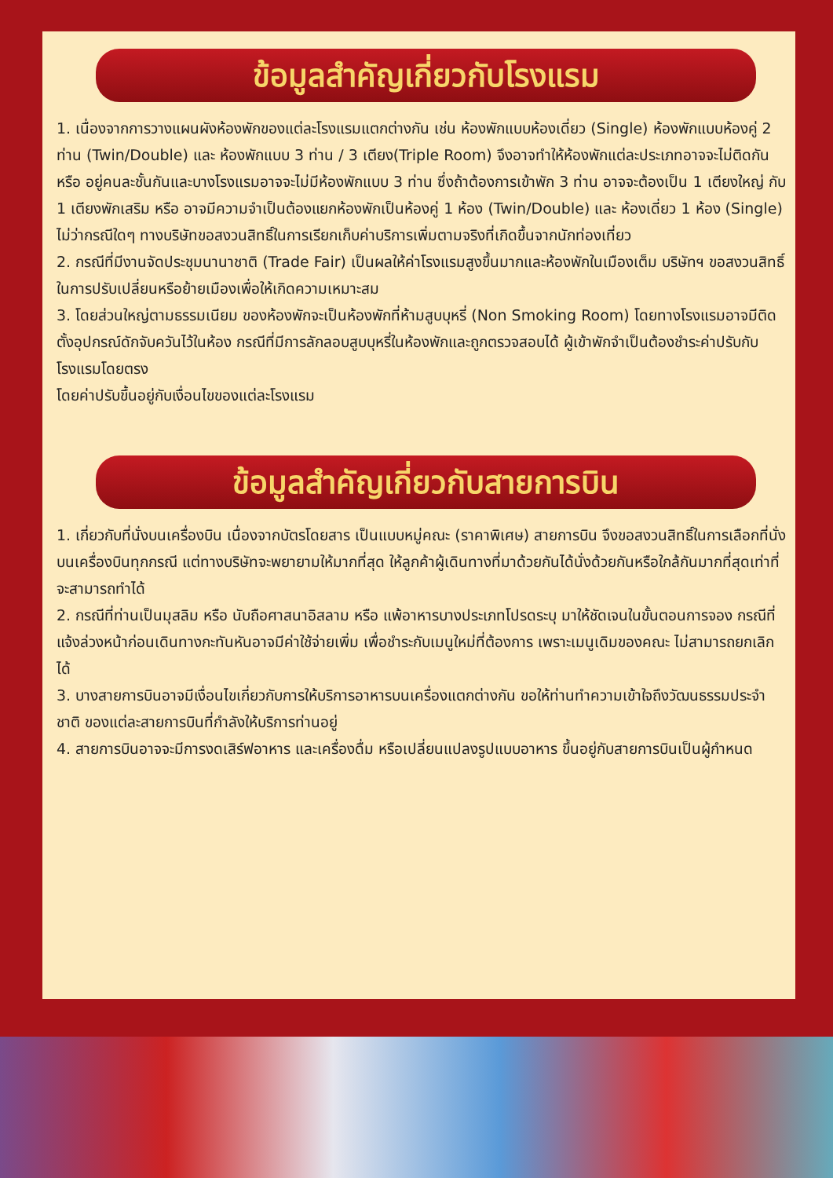ข้อมูลสำคัญเกี่ยวกับโรงแรม
1. เนื่องจากการวางแผนผังห้องพักของแต่ละโรงแรมแตกต่างกัน เช่น ห้องพักแบบห้องเดี่ยว (Single) ห้องพักแบบห้องคู่ 2 ท่าน (Twin/Double) และ ห้องพักแบบ 3 ท่าน / 3 เตียง(Triple Room) จึงอาจทำให้ห้องพักแต่ละประเภทอาจจะไม่ติดกัน หรือ อยู่คนละชั้นกันและบางโรงแรมอาจจะไม่มีห้องพักแบบ 3 ท่าน ซึ่งถ้าต้องการเข้าพัก 3 ท่าน อาจจะต้องเป็น 1 เตียงใหญ่ กับ 1 เตียงพักเสริม หรือ อาจมีความจำเป็นต้องแยกห้องพักเป็นห้องคู่ 1 ห้อง (Twin/Double) และ ห้องเดี่ยว 1 ห้อง (Single) ไม่ว่ากรณีใดๆ ทางบริษัทขอสงวนสิทธิ์ในการเรียกเก็บค่าบริการเพิ่มตามจริงที่เกิดขึ้นจากนักท่องเที่ยว
2. กรณีที่มีงานจัดประชุมนานาชาติ (Trade Fair) เป็นผลให้ค่าโรงแรมสูงขึ้นมากและห้องพักในเมืองเต็ม บริษัทฯ ขอสงวนสิทธิ์ในการปรับเปลี่ยนหรือย้ายเมืองเพื่อให้เกิดความเหมาะสม
3. โดยส่วนใหญ่ตามธรรมเนียม ของห้องพักจะเป็นห้องพักที่ห้ามสูบบุหรี่ (Non Smoking Room) โดยทางโรงแรมอาจมีติดตั้งอุปกรณ์ดักจับควันไว้ในห้อง กรณีที่มีการลักลอบสูบบุหรี่ในห้องพักและถูกตรวจสอบได้ ผู้เข้าพักจำเป็นต้องชำระค่าปรับกับโรงแรมโดยตรง
โดยค่าปรับขึ้นอยู่กับเงื่อนไขของแต่ละโรงแรม
ข้อมูลสำคัญเกี่ยวกับสายการบิน
1. เกี่ยวกับที่นั่งบนเครื่องบิน เนื่องจากบัตรโดยสาร เป็นแบบหมู่คณะ (ราคาพิเศษ) สายการบิน จึงขอสงวนสิทธิ์ในการเลือกที่นั่งบนเครื่องบินทุกกรณี แต่ทางบริษัทจะพยายามให้มากที่สุด ให้ลูกค้าผู้เดินทางที่มาด้วยกันได้นั่งด้วยกันหรือใกล้กันมากที่สุดเท่าที่จะสามารถทำได้
2. กรณีที่ท่านเป็นมุสลิม หรือ นับถือศาสนาอิสลาม หรือ แพ้อาหารบางประเภทโปรดระบุ มาให้ชัดเจนในขั้นตอนการจอง กรณีที่แจ้งล่วงหน้าก่อนเดินทางกะทันหันอาจมีค่าใช้จ่ายเพิ่ม เพื่อชำระกับเมนูใหม่ที่ต้องการ เพราะเมนูเดิมของคณะ ไม่สามารถยกเลิกได้
3. บางสายการบินอาจมีเงื่อนไขเกี่ยวกับการให้บริการอาหารบนเครื่องแตกต่างกัน ขอให้ท่านทำความเข้าใจถึงวัฒนธรรมประจำชาติ ของแต่ละสายการบินที่กำลังให้บริการท่านอยู่
4. สายการบินอาจจะมีการงดเสิร์ฟอาหาร และเครื่องดื่ม หรือเปลี่ยนแปลงรูปแบบอาหาร ขึ้นอยู่กับสายการบินเป็นผู้กำหนด